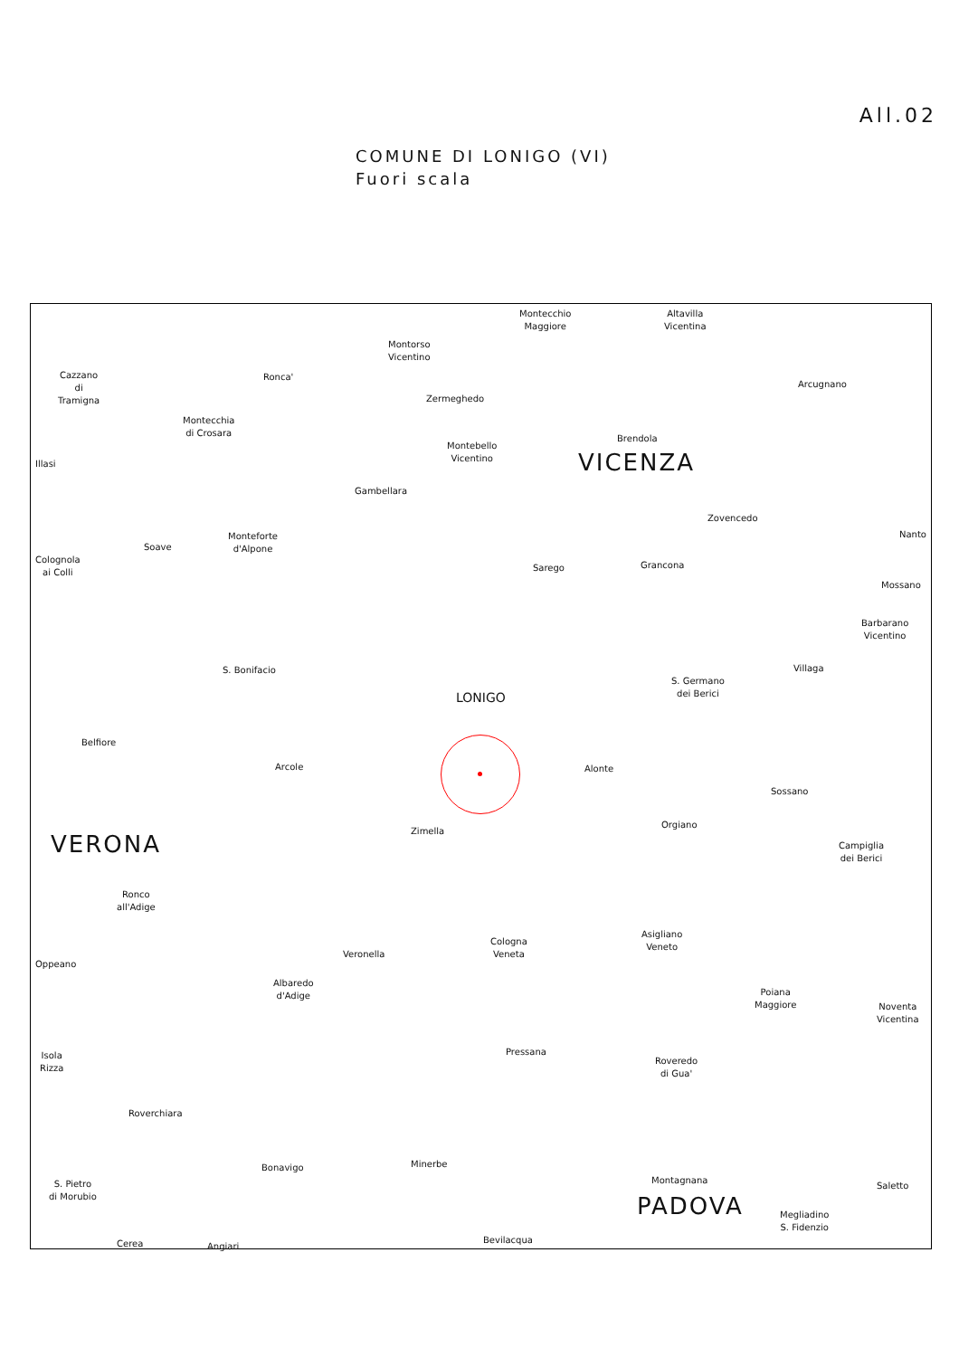All.02
COMUNE DI LONIGO (VI)
Fuori scala
Montecchio
Maggiore
Altavilla
Vicentina
Montorso
Vicentino
Cazzano
di
Tramigna
Ronca'
Arcugnano
Zermeghedo
Montecchia
di Crosara
Brendola
Montebello
Vicentino
VICENZA
Illasi
Gambellara
Zovencedo
Nanto
Monteforte
d'Alpone
Soave
Colognola
ai Colli
Grancona
Sarego
Mossano
Barbarano
Vicentino
Villaga
S. Bonifacio
S. Germano
dei Berici
LONIGO
Belfiore
Arcole Alonte
Sossano
Orgiano
Zimella
Campiglia
dei Berici
VERONA
Ronco
all'Adige
Asigliano
Veneto
Cologna
Veneta
Veronella
Oppeano
Albaredo
d'Adige
Poiana
Maggiore
Noventa
Vicentina
Pressana
Isola
Rizza
Roveredo
di Gua'
Roverchiara
Minerbe
Bonavigo
Saletto
S. Pietro
di Morubio
Montagnana
PADOVA
Megliadino
S. Fidenzio
Bevilacqua
Cerea Angiari